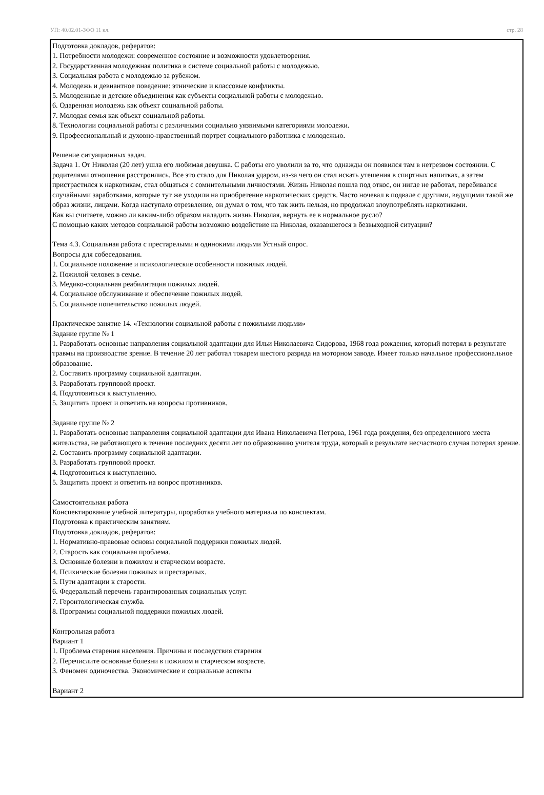УП: 40.02.01-ЗФО 11 кл. стр. 28
Подготовка докладов, рефератов:
1. Потребности молодежи: современное состояние и возможности удовлетворения.
2. Государственная молодежная политика в системе социальной работы с молодежью.
3. Социальная работа с молодежью за рубежом.
4. Молодежь и девиантное поведение: этнические и классовые конфликты.
5. Молодежные и детские объединения как субъекты социальной работы с молодежью.
6. Одаренная молодежь как объект социальной работы.
7. Молодая семья как объект социальной работы.
8. Технологии социальной работы с различными социально уязвимыми категориями молодежи.
9. Профессиональный и духовно-нравственный портрет социального работника с молодежью.
Решение ситуационных задач.
Задача 1. От Николая (20 лет) ушла его любимая девушка. С работы его уволили за то, что однажды он появился там в нетрезвом состоянии. С родителями отношения расстроились. Все это стало для Николая ударом, из-за чего он стал искать утешения в спиртных напитках, а затем пристрастился к наркотикам, стал общаться с сомнительными личностями. Жизнь Николая пошла под откос, он нигде не работал, перебивался случайными заработками, которые тут же уходили на приобретение наркотических средств. Часто ночевал в подвале с другими, ведущими такой же образ жизни, лицами. Когда наступало отрезвление, он думал о том, что так жить нельзя, но продолжал злоупотреблять наркотиками.
Как вы считаете, можно ли каким-либо образом наладить жизнь Николая, вернуть ее в нормальное русло?
С помощью каких методов социальной работы возможно воздействие на Николая, оказавшегося в безвыходной ситуации?
Тема 4.3. Социальная работа с престарелыми и одинокими людьми Устный опрос.
Вопросы для собеседования.
1. Социальное положение и психологические особенности пожилых людей.
2. Пожилой человек в семье.
3. Медико-социальная реабилитация пожилых людей.
4. Социальное обслуживание и обеспечение пожилых людей.
5. Социальное попечительство пожилых людей.
Практическое занятие 14. «Технологии социальной работы с пожилыми людьми»
Задание группе № 1
1. Разработать основные направления социальной адаптации для Ильи Николаевича Сидорова, 1968 года рождения, который потерял в результате травмы на производстве зрение. В течение 20 лет работал токарем шестого разряда на моторном заводе. Имеет только начальное профессиональное образование.
2. Составить программу социальной адаптации.
3. Разработать групповой проект.
4. Подготовиться к выступлению.
5. Защитить проект и ответить на вопросы противников.
Задание группе № 2
1. Разработать основные направления социальной адаптации для Ивана Николаевича Петрова, 1961 года рождения, без определенного места жительства, не работающего в течение последних десяти лет по образованию учителя труда, который в результате несчастного случая потерял зрение.
2. Составить программу социальной адаптации.
3. Разработать групповой проект.
4. Подготовиться к выступлению.
5. Защитить проект и ответить на вопрос противников.
Самостоятельная работа
Конспектирование учебной литературы, проработка учебного материала по конспектам.
Подготовка к практическим занятиям.
Подготовка докладов, рефератов:
1. Нормативно-правовые основы социальной поддержки пожилых людей.
2. Старость как социальная проблема.
3. Основные болезни в пожилом и старческом возрасте.
4. Психические болезни пожилых и престарелых.
5. Пути адаптации к старости.
6. Федеральный перечень гарантированных социальных услуг.
7. Геронтологическая служба.
8. Программы социальной поддержки пожилых людей.
Контрольная работа
Вариант 1
1. Проблема старения населения. Причины и последствия старения
2. Перечислите основные болезни в пожилом и старческом возрасте.
3. Феномен одиночества. Экономические и социальные аспекты
Вариант 2